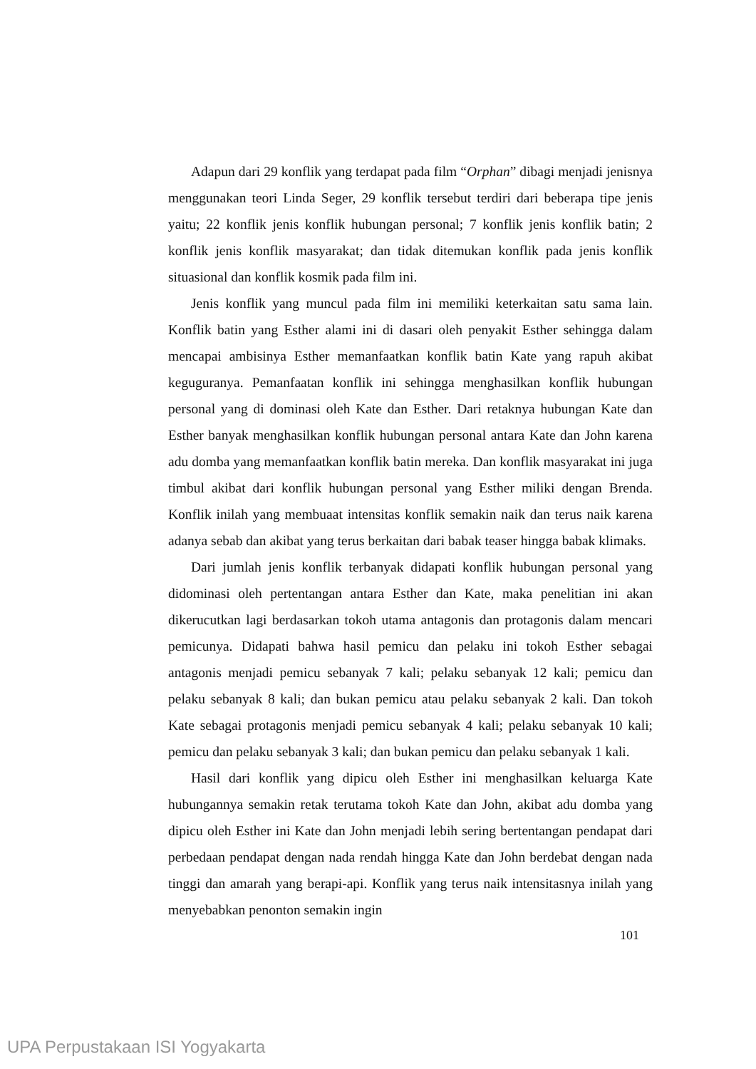Adapun dari 29 konflik yang terdapat pada film “Orphan” dibagi menjadi jenisnya menggunakan teori Linda Seger, 29 konflik tersebut terdiri dari beberapa tipe jenis yaitu; 22 konflik jenis konflik hubungan personal; 7 konflik jenis konflik batin; 2 konflik jenis konflik masyarakat; dan tidak ditemukan konflik pada jenis konflik situasional dan konflik kosmik pada film ini.
Jenis konflik yang muncul pada film ini memiliki keterkaitan satu sama lain. Konflik batin yang Esther alami ini di dasari oleh penyakit Esther sehingga dalam mencapai ambisinya Esther memanfaatkan konflik batin Kate yang rapuh akibat keguguranya. Pemanfaatan konflik ini sehingga menghasilkan konflik hubungan personal yang di dominasi oleh Kate dan Esther. Dari retaknya hubungan Kate dan Esther banyak menghasilkan konflik hubungan personal antara Kate dan John karena adu domba yang memanfaatkan konflik batin mereka. Dan konflik masyarakat ini juga timbul akibat dari konflik hubungan personal yang Esther miliki dengan Brenda. Konflik inilah yang membuaat intensitas konflik semakin naik dan terus naik karena adanya sebab dan akibat yang terus berkaitan dari babak teaser hingga babak klimaks.
Dari jumlah jenis konflik terbanyak didapati konflik hubungan personal yang didominasi oleh pertentangan antara Esther dan Kate, maka penelitian ini akan dikerucutkan lagi berdasarkan tokoh utama antagonis dan protagonis dalam mencari pemicunya. Didapati bahwa hasil pemicu dan pelaku ini tokoh Esther sebagai antagonis menjadi pemicu sebanyak 7 kali; pelaku sebanyak 12 kali; pemicu dan pelaku sebanyak 8 kali; dan bukan pemicu atau pelaku sebanyak 2 kali. Dan tokoh Kate sebagai protagonis menjadi pemicu sebanyak 4 kali; pelaku sebanyak 10 kali; pemicu dan pelaku sebanyak 3 kali; dan bukan pemicu dan pelaku sebanyak 1 kali.
Hasil dari konflik yang dipicu oleh Esther ini menghasilkan keluarga Kate hubungannya semakin retak terutama tokoh Kate dan John, akibat adu domba yang dipicu oleh Esther ini Kate dan John menjadi lebih sering bertentangan pendapat dari perbedaan pendapat dengan nada rendah hingga Kate dan John berdebat dengan nada tinggi dan amarah yang berapi-api. Konflik yang terus naik intensitasnya inilah yang menyebabkan penonton semakin ingin
101
UPA Perpustakaan ISI Yogyakarta